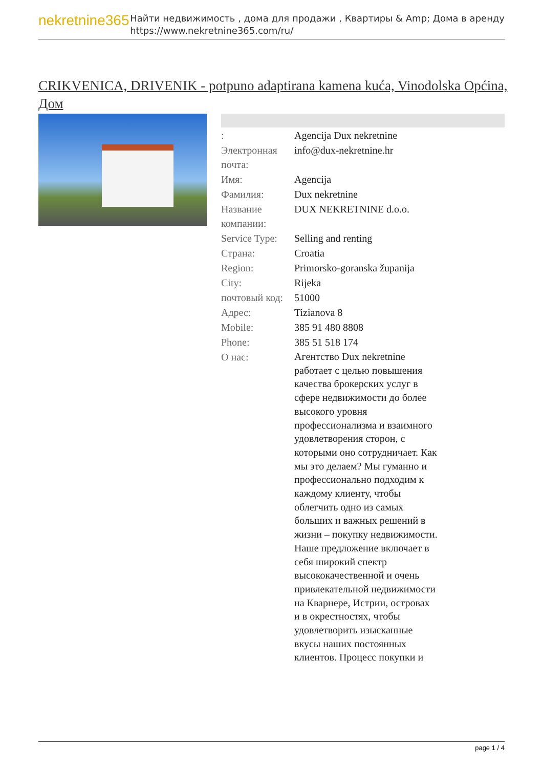nekretnine365
Найти недвижимость , дома для продажи , Квартиры & Amp; Дома в аренду
https://www.nekretnine365.com/ru/
CRIKVENICA, DRIVENIK - potpuno adaptirana kamena kuća, Vinodolska Općina, Дом
| : | Agencija Dux nekretnine |
| Электронная почта: | info@dux-nekretnine.hr |
| Имя: | Agencija |
| Фамилия: | Dux nekretnine |
| Название компании: | DUX NEKRETNINE d.o.o. |
| Service Type: | Selling and renting |
| Страна: | Croatia |
| Region: | Primorsko-goranska županija |
| City: | Rijeka |
| почтовый код: | 51000 |
| Адрес: | Tizianova 8 |
| Mobile: | 385 91 480 8808 |
| Phone: | 385 51 518 174 |
| О нас: | Агентство Dux nekretnine работает с целью повышения качества брокерских услуг в сфере недвижимости до более высокого уровня профессионализма и взаимного удовлетворения сторон, с которыми оно сотрудничает. Как мы это делаем? Мы гуманно и профессионально подходим к каждому клиенту, чтобы облегчить одно из самых больших и важных решений в жизни – покупку недвижимости. Наше предложение включает в себя широкий спектр высококачественной и очень привлекательной недвижимости на Кварнере, Истрии, островах и в окрестностях, чтобы удовлетворить изысканные вкусы наших постоянных клиентов. Процесс покупки и |
page 1 / 4